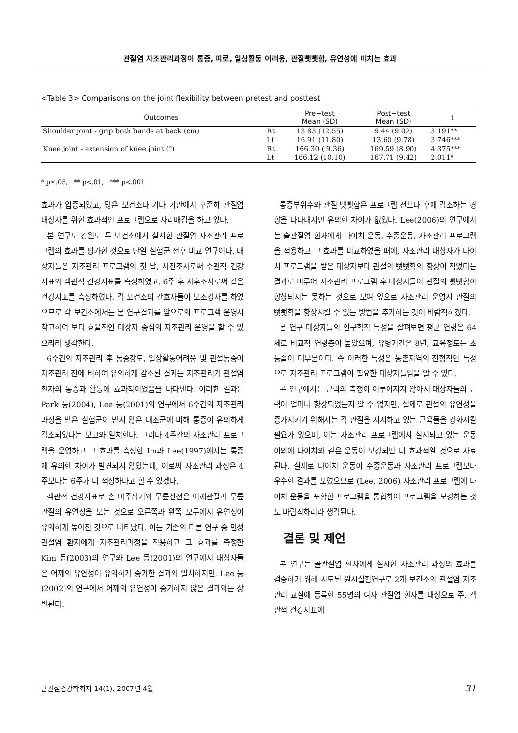관절염 자조관리과정이 통증, 피로, 일상활동 어려움, 관절뻣뻣함, 유연성에 미치는 효과
<Table 3> Comparisons on the joint flexibility between pretest and posttest
| Outcomes | | Pre−test Mean (SD) | Post−test Mean (SD) | t |
| --- | --- | --- | --- | --- |
| Shoulder joint - grip both hands at back (cm) | Rt | 13.83 (12.55) | 9.44 (9.02) | 3.191** |
| | Lt | 16.91 (11.80) | 13.60 (9.78) | 3.746*** |
| Knee joint - extension of knee joint (°) | Rt | 166.30 ( 9.36) | 169.59 (8.90) | 4.375*** |
| | Lt | 166.12 (10.10) | 167.71 (9.42) | 2.011* |
* p≤.05, ** p<.01, *** p<.001
효과가 입증되었고, 많은 보건소나 기타 기관에서 꾸준히 관절염 대상자를 위한 효과적인 프로그램으로 자리매김을 하고 있다.
본 연구도 강원도 두 보건소에서 실시한 관절염 자조관리 프로그램의 효과를 평가한 것으로 단일 실험군 전후 비교 연구이다. 대상자들은 자조관리 프로그램의 첫 날, 사전조사로써 주관적 건강지표와 객관적 건강지표를 측정하였고, 6주 후 사후조사로써 같은 건강지표를 측정하였다. 각 보건소의 간호사들이 보조강사를 하였으므로 각 보건소에서는 본 연구결과를 앞으로의 프로그램 운영시 참고하여 보다 효율적인 대상자 중심의 자조관리 운영을 할 수 있으리라 생각한다.
6주간의 자조관리 후 통증강도, 일상활동어려움 및 관절통증이 자조관리 전에 비하여 유의하게 감소된 결과는 자조관리가 관절염 환자의 통증과 활동에 효과적이었음을 나타낸다. 이러한 결과는 Park 등(2004), Lee 등(2001)의 연구에서 6주간의 자조관리 과정을 받은 실험군이 받지 않은 대조군에 비해 통증이 유의하게 감소되었다는 보고와 일치한다. 그러나 4주간의 자조관리 프로그램을 운영하고 그 효과를 측정한 Im과 Lee(1997)에서는 통증에 유의한 차이가 발견되지 않았는데, 이로써 자조관리 과정은 4주보다는 6주가 더 적정하다고 할 수 있겠다.
객관적 건강지표로 손 마주잡기와 무릎신전은 어깨관절과 무릎 관절의 유연성을 보는 것으로 오른쪽과 왼쪽 모두에서 유연성이 유의하게 높아진 것으로 나타났다. 이는 기존의 다른 연구 중 만성 관절염 환자에게 자조관리과정을 적용하고 그 효과를 측정한 Kim 등(2003)의 연구와 Lee 등(2001)의 연구에서 대상자들은 어깨의 유연성이 유의하게 증가한 결과와 일치하지만, Lee 등(2002)의 연구에서 어깨의 유연성이 증가하지 않은 결과와는 상반된다.
통증부위수와 관절 뻣뻣함은 프로그램 전보다 후에 감소하는 경향을 나타내지만 유의한 차이가 없었다. Lee(2006)의 연구에서는 슬관절염 환자에게 타이치 운동, 수중운동, 자조관리 프로그램을 적용하고 그 효과를 비교하였을 때에, 자조관리 대상자가 타이치 프로그램을 받은 대상자보다 관절의 뻣뻣함의 향상이 적었다는 결과로 미루어 자조관리 프로그램 후 대상자들이 관절의 뻣뻣함이 향상되지는 못하는 것으로 보여 앞으로 자조관리 운영시 관절의 뻣뻣함을 향상시킬 수 있는 방법을 추가하는 것이 바람직하겠다.
본 연구 대상자들의 인구학적 특성을 살펴보면 평균 연령은 64세로 비교적 연령층이 높았으며, 유병기간은 8년, 교육정도는 초등졸이 대부분이다. 즉 이러한 특성은 농촌지역의 전형적인 특성으로 자조관리 프로그램이 필요한 대상자들임을 알 수 있다.
본 연구에서는 근력의 측정이 이루어지지 않아서 대상자들의 근력이 얼마나 향상되었는지 알 수 없지만, 실제로 관절의 유연성을 증가시키기 위해서는 각 관절을 지지하고 있는 근육들을 강화시킬 필요가 있으며, 이는 자조관리 프로그램에서 실시되고 있는 운동 이외에 타이치와 같은 운동이 보강되면 더 효과적일 것으로 사료된다. 실제로 타이치 운동이 수중운동과 자조관리 프로그램보다 우수한 결과를 보였으므로 (Lee, 2006) 자조관리 프로그램에 타이치 운동을 포함한 프로그램을 통합하여 프로그램을 보강하는 것도 바람직하리라 생각된다.
결론 및 제언
본 연구는 골관절염 환자에게 실시한 자조관리 과정의 효과를 검증하기 위해 시도된 원시실험연구로 2개 보건소의 관절염 자조관리 교실에 등록한 55명의 여자 관절염 환자를 대상으로 주, 객관적 건강지표에
근관절건강학회지 14(1), 2007년 4월 31